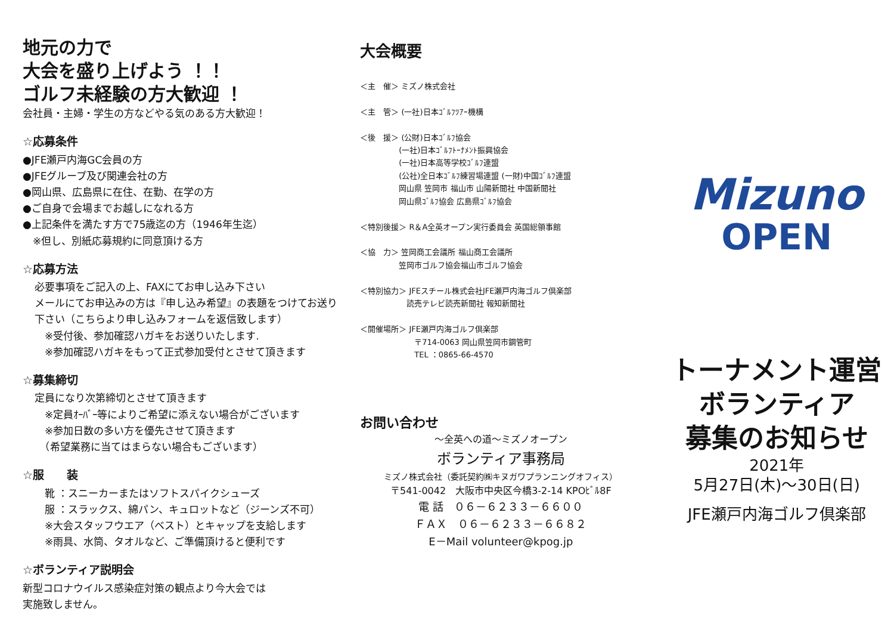地元の力で
大会を盛り上げよう ！！
ゴルフ未経験の方大歓迎 ！
会社員・主婦・学生の方などやる気のある方大歓迎！
☆応募条件
●JFE瀬戸内海GC会員の方
●JFEグループ及び関連会社の方
●岡山県、広島県に在住、在勤、在学の方
●ご自身で会場までお越しになれる方
●上記条件を満たす方で75歳迄の方（1946年生迄）
　※但し、別紙応募規約に同意頂ける方
☆応募方法
必要事項をご記入の上、FAXにてお申し込み下さい
メールにてお申込みの方は『申し込み希望』の表題をつけてお送り下さい（こちらより申し込みフォームを返信致します）
　※受付後、参加確認ハガキをお送りいたします.
　※参加確認ハガキをもって正式参加受付とさせて頂きます
☆募集締切
定員になり次第締切とさせて頂きます
　※定員ｵｰﾊﾞｰ等によりご希望に添えない場合がございます
　※参加日数の多い方を優先させて頂きます
　（希望業務に当てはまらない場合もございます）
☆服　　装
　靴 ：スニーカーまたはソフトスパイクシューズ
　服 ：スラックス、綿パン、キュロットなど（ジーンズ不可）
　※大会スタッフウエア（ベスト）とキャップを支給します
　※雨具、水筒、タオルなど、ご準備頂けると便利です
☆ボランティア説明会
新型コロナウイルス感染症対策の観点より今大会では
実施致しません。
大会概要
＜主　催＞ ミズノ株式会社
＜主　管＞ (一社)日本ｺﾞﾙﾌﾂｱｰ機構
＜後　援＞ (公財)日本ｺﾞﾙﾌ協会
　　　　　(一社)日本ｺﾞﾙﾌﾄｰﾅﾒﾝﾄ振興協会
　　　　　(一社)日本高等学校ｺﾞﾙﾌ連盟
　　　　　(公社)全日本ｺﾞﾙﾌ練習場連盟 (一財)中国ｺﾞﾙﾌ連盟
　　　　　岡山県 笠岡市 福山市 山陽新聞社 中国新聞社
　　　　　岡山県ｺﾞﾙﾌ協会 広島県ｺﾞﾙﾌ協会
＜特別後援＞ R＆A全英オープン実行委員会 英国総領事館
＜協　力＞ 笠岡商工会議所 福山商工会議所
　　　　　笠岡市ゴルフ協会福山市ゴルフ協会
＜特別協力＞ JFEスチール株式会社JFE瀬戸内海ゴルフ倶楽部
　　　　　　読売テレビ読売新聞社 報知新聞社
＜開催場所＞ JFE瀬戸内海ゴルフ倶楽部
　　　　　　　〒714-0063 岡山県笠岡市鋼管町
　　　　　　　TEL ：0865-66-4570
お問い合わせ
～全英への道～ミズノオープン
ボランティア事務局
ミズノ株式会社（委託契約㈱キヌガワプランニングオフィス）
〒541-0042　大阪市中央区今橋3-2-14 KPOﾋﾞﾙ8F
電 話　０６－６２３３－６６００
ＦＡＸ　０６－６２３３－６６８２
E－Mail volunteer@kpog.jp
Mizuno
OPEN
トーナメント運営
ボランティア
募集のお知らせ
2021年
5月27日(木)～30日(日)
JFE瀬戸内海ゴルフ倶楽部